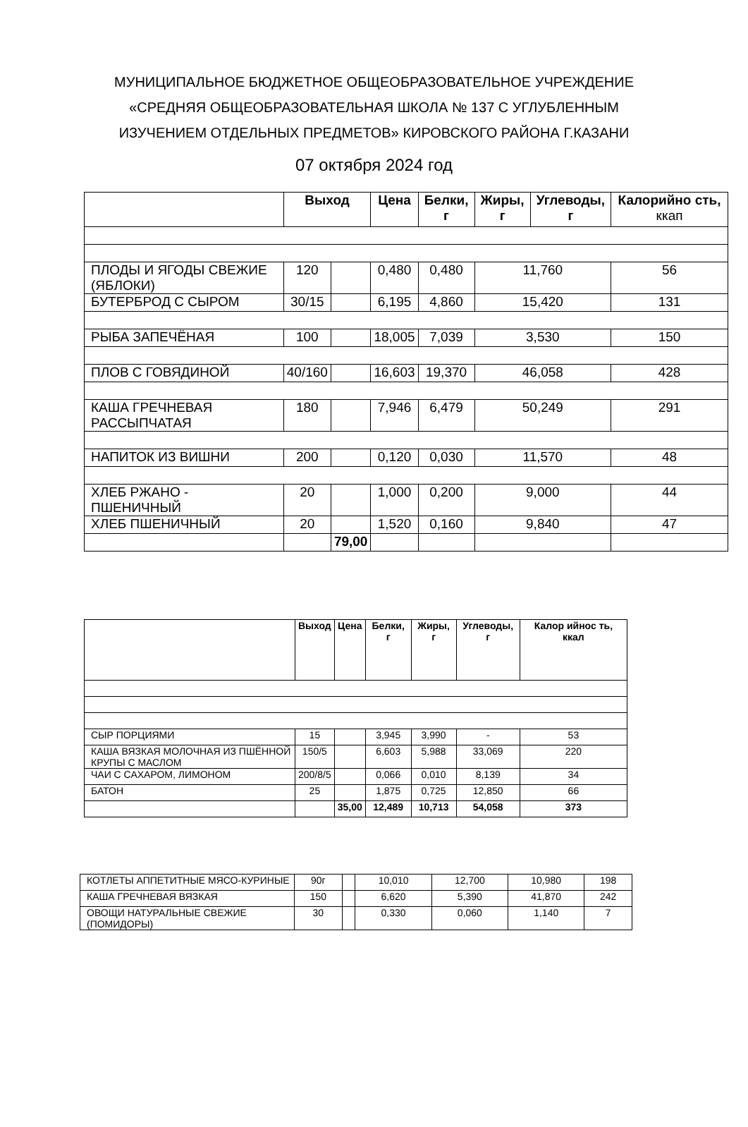МУНИЦИПАЛЬНОЕ БЮДЖЕТНОЕ ОБЩЕОБРАЗОВАТЕЛЬНОЕ УЧРЕЖДЕНИЕ
«СРЕДНЯЯ ОБЩЕОБРАЗОВАТЕЛЬНАЯ ШКОЛА № 137 С УГЛУБЛЕННЫМ
ИЗУЧЕНИЕМ ОТДЕЛЬНЫХ ПРЕДМЕТОВ» КИРОВСКОГО РАЙОНА Г.КАЗАНИ
07 октября 2024 год
| | Выход | | Цена | Белки, г | Жиры, г | Углеводы, г | Калорийно сть, ккап |
| --- | --- | --- | --- | --- | --- | --- | --- |
| ПЛОДЫ И ЯГОДЫ СВЕЖИЕ (ЯБЛОКИ) | 120 | | 0,480 | 0,480 | 11,760 | | 56 |
| БУТЕРБРОД С СЫРОМ | 30/15 | | 6,195 | 4,860 | 15,420 | | 131 |
| РЫБА ЗАПЕЧЁНАЯ | 100 | | 18,005 | 7,039 | 3,530 | | 150 |
| ПЛОВ С ГОВЯДИНОЙ | 40/160 | | 16,603 | 19,370 | 46,058 | | 428 |
| КАША ГРЕЧНЕВАЯ РАССЫПЧАТАЯ | 180 | | 7,946 | 6,479 | 50,249 | | 291 |
| НАПИТОК ИЗ ВИШНИ | 200 | | 0,120 | 0,030 | 11,570 | | 48 |
| ХЛЕБ РЖАНО - ПШЕНИЧНЫЙ | 20 | | 1,000 | 0,200 | 9,000 | | 44 |
| ХЛЕБ ПШЕНИЧНЫЙ | 20 | | 1,520 | 0,160 | 9,840 | | 47 |
| | | 79,00 | | | | | |
| | Выход | Цена | Белки, г | Жиры, г | Углеводы, г | Калор ийнос ть, ккал |
| --- | --- | --- | --- | --- | --- | --- |
| СЫР ПОРЦИЯМИ | 15 | | 3,945 | 3,990 | - | 53 |
| КАША ВЯЗКАЯ МОЛОЧНАЯ ИЗ ПШЁННОЙ КРУПЫ С МАСЛОМ | 150/5 | | 6,603 | 5,988 | 33,069 | 220 |
| ЧАИ С САХАРОМ, ЛИМОНОМ | 200/8/5 | | 0,066 | 0,010 | 8,139 | 34 |
| БАТОН | 25 | | 1,875 | 0,725 | 12,850 | 66 |
| | | 35,00 | 12,489 | 10,713 | 54,058 | 373 |
| КОТЛЕТЫ АППЕТИТНЫЕ МЯСО-КУРИНЫЕ | 90г | | 10,010 | 12,700 | 10,980 | 198 |
| КАША ГРЕЧНЕВАЯ ВЯЗКАЯ | 150 | | 6,620 | 5,390 | 41,870 | 242 |
| ОВОЩИ НАТУРАЛЬНЫЕ СВЕЖИЕ (ПОМИДОРЫ) | 30 | | 0,330 | 0,060 | 1,140 | 7 |